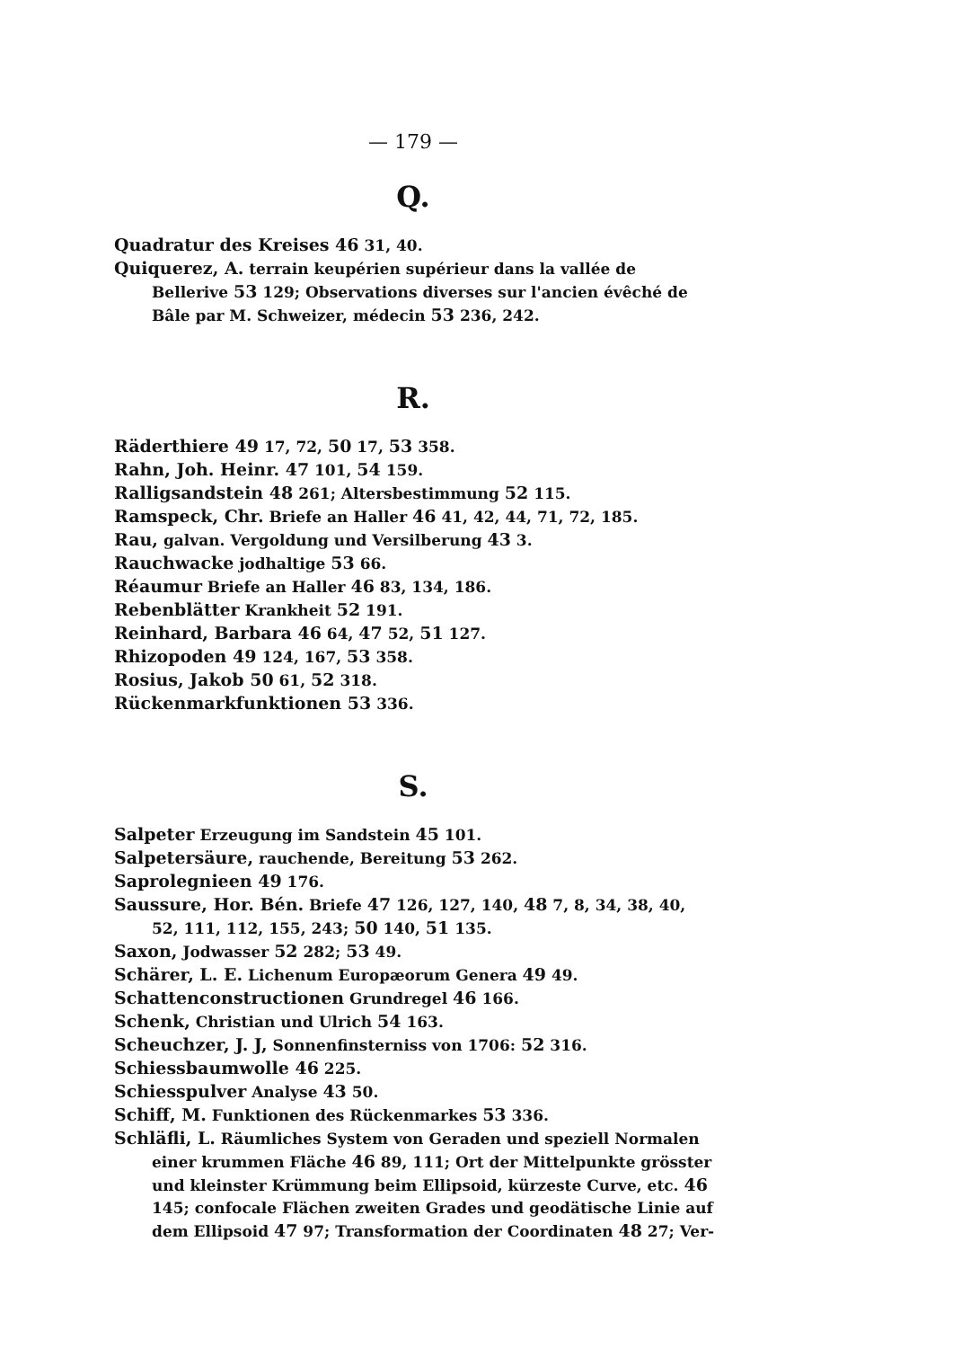— 179 —
Q.
Quadratur des Kreises 46 31, 40.
Quiquerez, A. terrain keupérien supérieur dans la vallée de Bellerive 53 129; Observations diverses sur l'ancien évêché de Bâle par M. Schweizer, médecin 53 236, 242.
R.
Räderthiere 49 17, 72, 50 17, 53 358.
Rahn, Joh. Heinr. 47 101, 54 159.
Ralligsandstein 48 261; Altersbestimmung 52 115.
Ramspeck, Chr. Briefe an Haller 46 41, 42, 44, 71, 72, 185.
Rau, galvan. Vergoldung und Versilberung 43 3.
Rauchwacke jodhaltige 53 66.
Réaumur Briefe an Haller 46 83, 134, 186.
Rebenblätter Krankheit 52 191.
Reinhard, Barbara 46 64, 47 52, 51 127.
Rhizopoden 49 124, 167, 53 358.
Rosius, Jakob 50 61, 52 318.
Rückenmarkfunktionen 53 336.
S.
Salpeter Erzeugung im Sandstein 45 101.
Salpetersäure, rauchende, Bereitung 53 262.
Saprolegnieen 49 176.
Saussure, Hor. Bén. Briefe 47 126, 127, 140, 48 7, 8, 34, 38, 40, 52, 111, 112, 155, 243; 50 140, 51 135.
Saxon, Jodwasser 52 282; 53 49.
Schärer, L. E. Lichenum Europæorum Genera 49 49.
Schattenconstructionen Grundregel 46 166.
Schenk, Christian und Ulrich 54 163.
Scheuchzer, J. J, Sonnenfinsterniss von 1706: 52 316.
Schiessbaumwolle 46 225.
Schiesspulver Analyse 43 50.
Schiff, M. Funktionen des Rückenmarkes 53 336.
Schläfli, L. Räumliches System von Geraden und speziell Normalen einer krummen Fläche 46 89, 111; Ort der Mittelpunkte grösster und kleinster Krümmung beim Ellipsoid, kürzeste Curve, etc. 46 145; confocale Flächen zweiten Grades und geodätische Linie auf dem Ellipsoid 47 97; Transformation der Coordinaten 48 27; Ver-